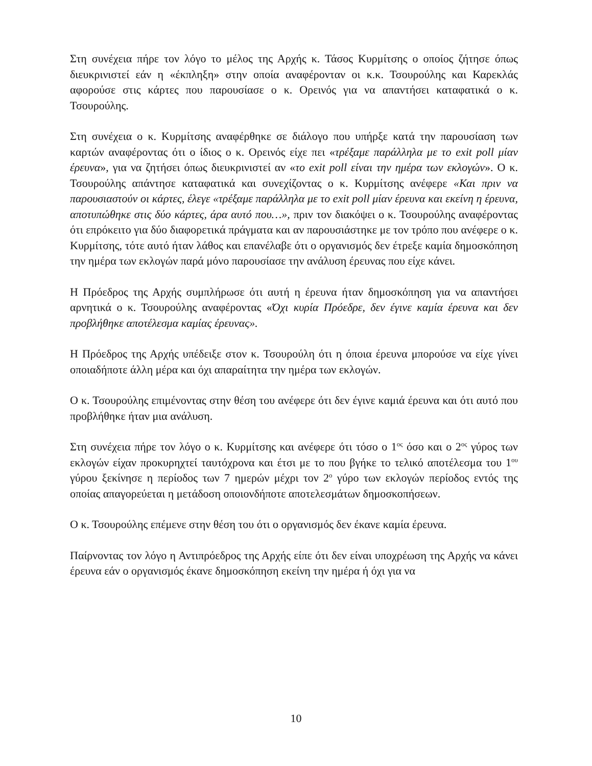Στη συνέχεια πήρε τον λόγο το μέλος της Αρχής κ. Τάσος Κυρμίτσης ο οποίος ζήτησε όπως διευκρινιστεί εάν η «έκπληξη» στην οποία αναφέρονταν οι κ.κ. Τσουρούλης και Καρεκλάς αφορούσε στις κάρτες που παρουσίασε ο κ. Ορεινός για να απαντήσει καταφατικά ο κ. Τσουρούλης.
Στη συνέχεια ο κ. Κυρμίτσης αναφέρθηκε σε διάλογο που υπήρξε κατά την παρουσίαση των καρτών αναφέροντας ότι ο ίδιος ο κ. Ορεινός είχε πει «τρέξαμε παράλληλα με το exit poll μίαν έρευνα», για να ζητήσει όπως διευκρινιστεί αν «το exit poll είναι την ημέρα των εκλογών». Ο κ. Τσουρούλης απάντησε καταφατικά και συνεχίζοντας ο κ. Κυρμίτσης ανέφερε «Και πριν να παρουσιαστούν οι κάρτες, έλεγε «τρέξαμε παράλληλα με το exit poll μίαν έρευνα και εκείνη η έρευνα, αποτυπώθηκε στις δύο κάρτες, άρα αυτό που…», πριν τον διακόψει ο κ. Τσουρούλης αναφέροντας ότι επρόκειτο για δύο διαφορετικά πράγματα και αν παρουσιάστηκε με τον τρόπο που ανέφερε ο κ. Κυρμίτσης, τότε αυτό ήταν λάθος και επανέλαβε ότι ο οργανισμός δεν έτρεξε καμία δημοσκόπηση την ημέρα των εκλογών παρά μόνο παρουσίασε την ανάλυση έρευνας που είχε κάνει.
Η Πρόεδρος της Αρχής συμπλήρωσε ότι αυτή η έρευνα ήταν δημοσκόπηση για να απαντήσει αρνητικά ο κ. Τσουρούλης αναφέροντας «Όχι κυρία Πρόεδρε, δεν έγινε καμία έρευνα και δεν προβλήθηκε αποτέλεσμα καμίας έρευνας».
Η Πρόεδρος της Αρχής υπέδειξε στον κ. Τσουρούλη ότι η όποια έρευνα μπορούσε να είχε γίνει οποιαδήποτε άλλη μέρα και όχι απαραίτητα την ημέρα των εκλογών.
Ο κ. Τσουρούλης επιμένοντας στην θέση του ανέφερε ότι δεν έγινε καμιά έρευνα και ότι αυτό που προβλήθηκε ήταν μια ανάλυση.
Στη συνέχεια πήρε τον λόγο ο κ. Κυρμίτσης και ανέφερε ότι τόσο ο 1<sup>ος</sup> όσο και ο 2<sup>ος</sup> γύρος των εκλογών είχαν προκυρηχτεί ταυτόχρονα και έτσι με το που βγήκε το τελικό αποτέλεσμα του 1<sup>ου</sup> γύρου ξεκίνησε η περίοδος των 7 ημερών μέχρι τον 2<sup>ο</sup> γύρο των εκλογών περίοδος εντός της οποίας απαγορεύεται η μετάδοση οποιονδήποτε αποτελεσμάτων δημοσκοπήσεων.
Ο κ. Τσουρούλης επέμενε στην θέση του ότι ο οργανισμός δεν έκανε καμία έρευνα.
Παίρνοντας τον λόγο η Αντιπρόεδρος της Αρχής είπε ότι δεν είναι υποχρέωση της Αρχής να κάνει έρευνα εάν ο οργανισμός έκανε δημοσκόπηση εκείνη την ημέρα ή όχι για να
10